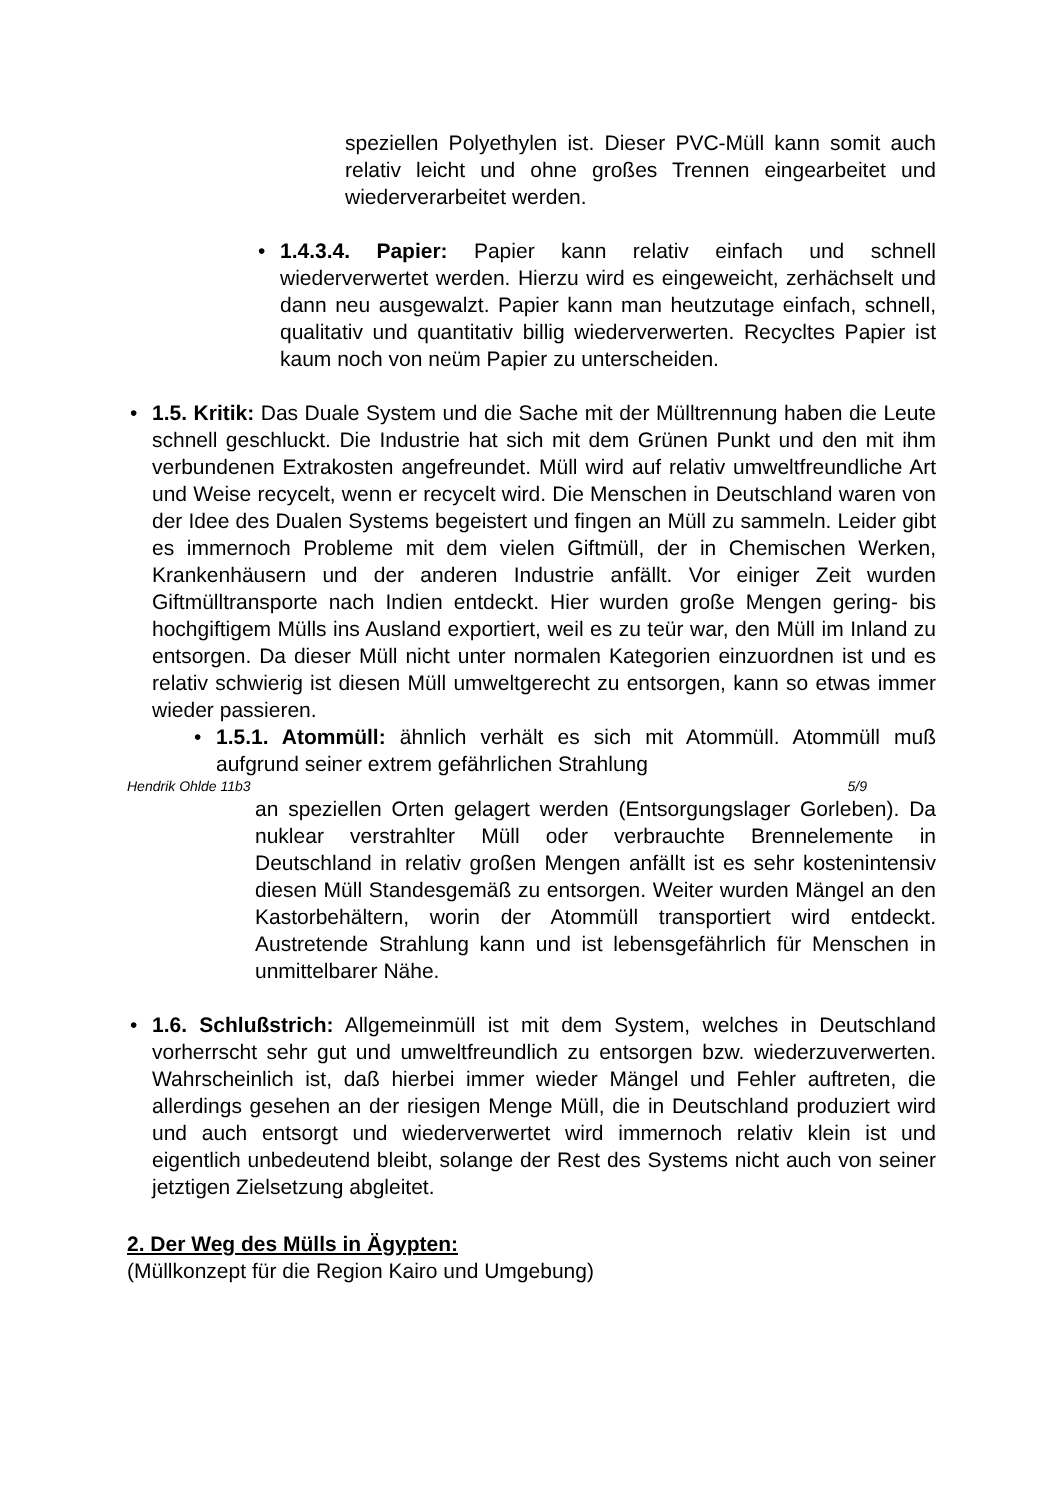speziellen Polyethylen ist. Dieser PVC-Müll kann somit auch relativ leicht und ohne großes Trennen eingearbeitet und wiederverarbeitet werden.
• 1.4.3.4. Papier: Papier kann relativ einfach und schnell wiederverwertet werden. Hierzu wird es eingeweicht, zerhächselt und dann neu ausgewalzt. Papier kann man heutzutage einfach, schnell, qualitativ und quantitativ billig wiederverwerten. Recycltes Papier ist kaum noch von neüm Papier zu unterscheiden.
• 1.5. Kritik: Das Duale System und die Sache mit der Mülltrennung haben die Leute schnell geschluckt. Die Industrie hat sich mit dem Grünen Punkt und den mit ihm verbundenen Extrakosten angefreundet. Müll wird auf relativ umweltfreundliche Art und Weise recycelt, wenn er recycelt wird. Die Menschen in Deutschland waren von der Idee des Dualen Systems begeistert und fingen an Müll zu sammeln. Leider gibt es immernoch Probleme mit dem vielen Giftmüll, der in Chemischen Werken, Krankenhäusern und der anderen Industrie anfällt. Vor einiger Zeit wurden Giftmülltransporte nach Indien entdeckt. Hier wurden große Mengen gering- bis hochgiftigem Mülls ins Ausland exportiert, weil es zu teür war, den Müll im Inland zu entsorgen. Da dieser Müll nicht unter normalen Kategorien einzuordnen ist und es relativ schwierig ist diesen Müll umweltgerecht zu entsorgen, kann so etwas immer wieder passieren.
• 1.5.1. Atommüll: ähnlich verhält es sich mit Atommüll. Atommüll muß aufgrund seiner extrem gefährlichen Strahlung
Hendrik Ohlde 11b3 5/9
an speziellen Orten gelagert werden (Entsorgungslager Gorleben). Da nuklear verstrahlter Müll oder verbrauchte Brennelemente in Deutschland in relativ großen Mengen anfällt ist es sehr kostenintensiv diesen Müll Standesgemäß zu entsorgen. Weiter wurden Mängel an den Kastorbehältern, worin der Atommüll transportiert wird entdeckt. Austretende Strahlung kann und ist lebensgefährlich für Menschen in unmittelbarer Nähe.
• 1.6. Schlußstrich: Allgemeinmüll ist mit dem System, welches in Deutschland vorherrscht sehr gut und umweltfreundlich zu entsorgen bzw. wiederzuverwerten. Wahrscheinlich ist, daß hierbei immer wieder Mängel und Fehler auftreten, die allerdings gesehen an der riesigen Menge Müll, die in Deutschland produziert wird und auch entsorgt und wiederverwertet wird immernoch relativ klein ist und eigentlich unbedeutend bleibt, solange der Rest des Systems nicht auch von seiner jetztigen Zielsetzung abgleitet.
2. Der Weg des Mülls in Ägypten:
(Müllkonzept für die Region Kairo und Umgebung)